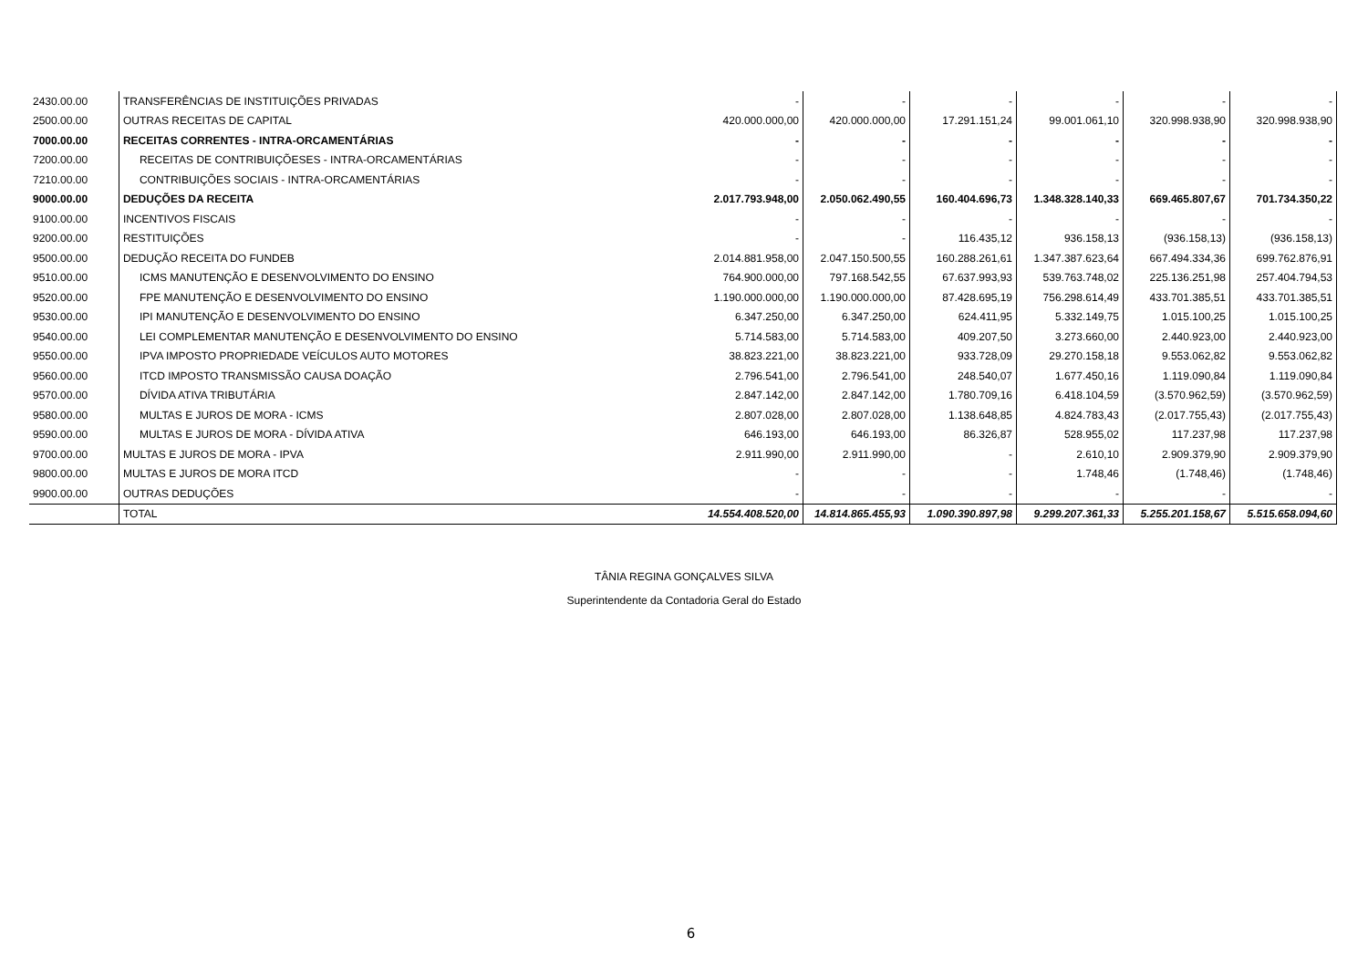| 2430.00.00 | TRANSFERÊNCIAS DE INSTITUIÇÕES PRIVADAS | - | - | - | - | - | - |
| 2500.00.00 | OUTRAS RECEITAS DE CAPITAL | 420.000.000,00 | 420.000.000,00 | 17.291.151,24 | 99.001.061,10 | 320.998.938,90 | 320.998.938,90 |
| 7000.00.00 | RECEITAS CORRENTES - INTRA-ORCAMENTÁRIAS | - | - | - | - | - | - |
| 7200.00.00 | RECEITAS DE CONTRIBUIÇÕESES - INTRA-ORCAMENTÁRIAS | - | - | - | - | - | - |
| 7210.00.00 | CONTRIBUIÇÕES SOCIAIS - INTRA-ORCAMENTÁRIAS | - | - | - | - | - | - |
| 9000.00.00 | DEDUÇÕES DA RECEITA | 2.017.793.948,00 | 2.050.062.490,55 | 160.404.696,73 | 1.348.328.140,33 | 669.465.807,67 | 701.734.350,22 |
| 9100.00.00 | INCENTIVOS FISCAIS | - | - | - | - | - | - |
| 9200.00.00 | RESTITUIÇÕES | - | - | 116.435,12 | 936.158,13 | (936.158,13) | (936.158,13) |
| 9500.00.00 | DEDUÇÃO RECEITA DO FUNDEB | 2.014.881.958,00 | 2.047.150.500,55 | 160.288.261,61 | 1.347.387.623,64 | 667.494.334,36 | 699.762.876,91 |
| 9510.00.00 | ICMS MANUTENÇÃO E DESENVOLVIMENTO DO ENSINO | 764.900.000,00 | 797.168.542,55 | 67.637.993,93 | 539.763.748,02 | 225.136.251,98 | 257.404.794,53 |
| 9520.00.00 | FPE MANUTENÇÃO E DESENVOLVIMENTO DO ENSINO | 1.190.000.000,00 | 1.190.000.000,00 | 87.428.695,19 | 756.298.614,49 | 433.701.385,51 | 433.701.385,51 |
| 9530.00.00 | IPI MANUTENÇÃO E DESENVOLVIMENTO DO ENSINO | 6.347.250,00 | 6.347.250,00 | 624.411,95 | 5.332.149,75 | 1.015.100,25 | 1.015.100,25 |
| 9540.00.00 | LEI COMPLEMENTAR MANUTENÇÃO E DESENVOLVIMENTO DO ENSINO | 5.714.583,00 | 5.714.583,00 | 409.207,50 | 3.273.660,00 | 2.440.923,00 | 2.440.923,00 |
| 9550.00.00 | IPVA IMPOSTO PROPRIEDADE VEÍCULOS AUTO MOTORES | 38.823.221,00 | 38.823.221,00 | 933.728,09 | 29.270.158,18 | 9.553.062,82 | 9.553.062,82 |
| 9560.00.00 | ITCD IMPOSTO TRANSMISSÃO CAUSA DOAÇÃO | 2.796.541,00 | 2.796.541,00 | 248.540,07 | 1.677.450,16 | 1.119.090,84 | 1.119.090,84 |
| 9570.00.00 | DÍVIDA ATIVA TRIBUTÁRIA | 2.847.142,00 | 2.847.142,00 | 1.780.709,16 | 6.418.104,59 | (3.570.962,59) | (3.570.962,59) |
| 9580.00.00 | MULTAS E JUROS DE MORA - ICMS | 2.807.028,00 | 2.807.028,00 | 1.138.648,85 | 4.824.783,43 | (2.017.755,43) | (2.017.755,43) |
| 9590.00.00 | MULTAS E JUROS DE MORA - DÍVIDA ATIVA | 646.193,00 | 646.193,00 | 86.326,87 | 528.955,02 | 117.237,98 | 117.237,98 |
| 9700.00.00 | MULTAS E JUROS DE MORA - IPVA | 2.911.990,00 | 2.911.990,00 | - | 2.610,10 | 2.909.379,90 | 2.909.379,90 |
| 9800.00.00 | MULTAS E JUROS DE MORA ITCD | - | - | - | 1.748,46 | (1.748,46) | (1.748,46) |
| 9900.00.00 | OUTRAS DEDUÇÕES | - | - | - | - | - | - |
| | TOTAL | 14.554.408.520,00 | 14.814.865.455,93 | 1.090.390.897,98 | 9.299.207.361,33 | 5.255.201.158,67 | 5.515.658.094,60 |
TÂNIA REGINA GONÇALVES SILVA
Superintendente da Contadoria Geral do Estado
6